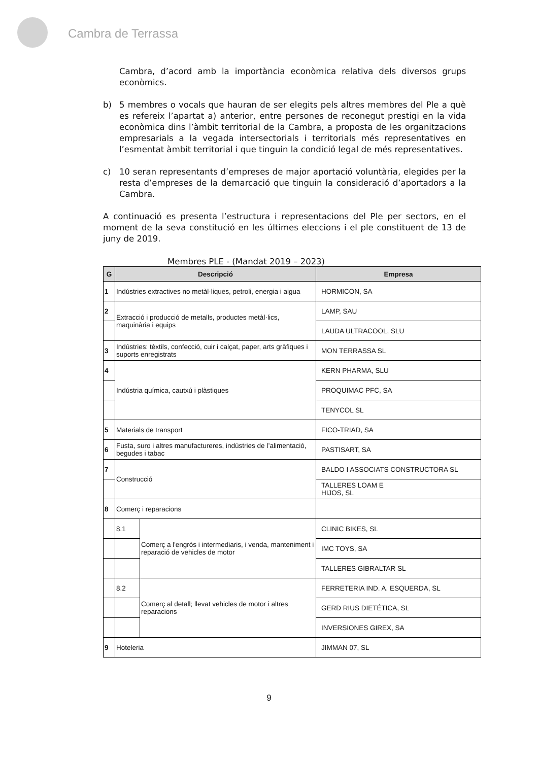Cambra de Terrassa
Cambra, d’acord amb la importància econòmica relativa dels diversos grups econòmics.
b) 5 membres o vocals que hauran de ser elegits pels altres membres del Ple a què es refereix l’apartat a) anterior, entre persones de reconegut prestigi en la vida econòmica dins l’àmbit territorial de la Cambra, a proposta de les organitzacions empresarials a la vegada intersectorials i territorials més representatives en l’esmentat àmbit territorial i que tinguin la condició legal de més representatives.
c) 10 seran representants d’empreses de major aportació voluntària, elegides per la resta d’empreses de la demarcació que tinguin la consideració d’aportadors a la Cambra.
A continuació es presenta l’estructura i representacions del Ple per sectors, en el moment de la seva constitució en les últimes eleccions i el ple constituent de 13 de juny de 2019.
Membres PLE - (Mandat 2019 – 2023)
| G | Descripció | | Empresa |
| --- | --- | --- | --- |
| 1 | Indústries extractives no metàl·liques, petroli, energia i aigua | | HORMICON, SA |
| 2 | Extracció i producció de metalls, productes metàl·lics, maquinària i equips | | LAMP, SAU |
| | | | LAUDA ULTRACOOL, SLU |
| 3 | Indústries: tèxtils, confecció, cuir i calçat, paper, arts gràfiques i suports enregistrats | | MON TERRASSA SL |
| 4 | Indústria química, cautxú i plàstiques | | KERN PHARMA, SLU |
| | | | PROQUIMAC PFC, SA |
| | | | TENYCOL SL |
| 5 | Materials de transport | | FICO-TRIAD, SA |
| 6 | Fusta, suro i altres manufactureres, indústries de l’alimentació, begudes i tabac | | PASTISART, SA |
| 7 | Construcció | | BALDO I ASSOCIATS CONSTRUCTORA SL |
| | | | TALLERES LOAM E HIJOS, SL |
| 8 | Comerç i reparacions | | |
| | 8.1 | Comerç a l'engròs i intermediaris, i venda, manteniment i reparació de vehicles de motor | CLINIC BIKES, SL |
| | | | IMC TOYS, SA |
| | | | TALLERES GIBRALTAR SL |
| | 8.2 | Comerç al detall; llevat vehicles de motor i altres reparacions | FERRETERIA IND. A. ESQUERDA, SL |
| | | | GERD RIUS DIETÉTICA, SL |
| | | | INVERSIONES GIREX, SA |
| 9 | Hoteleria | | JIMMAN 07, SL |
9